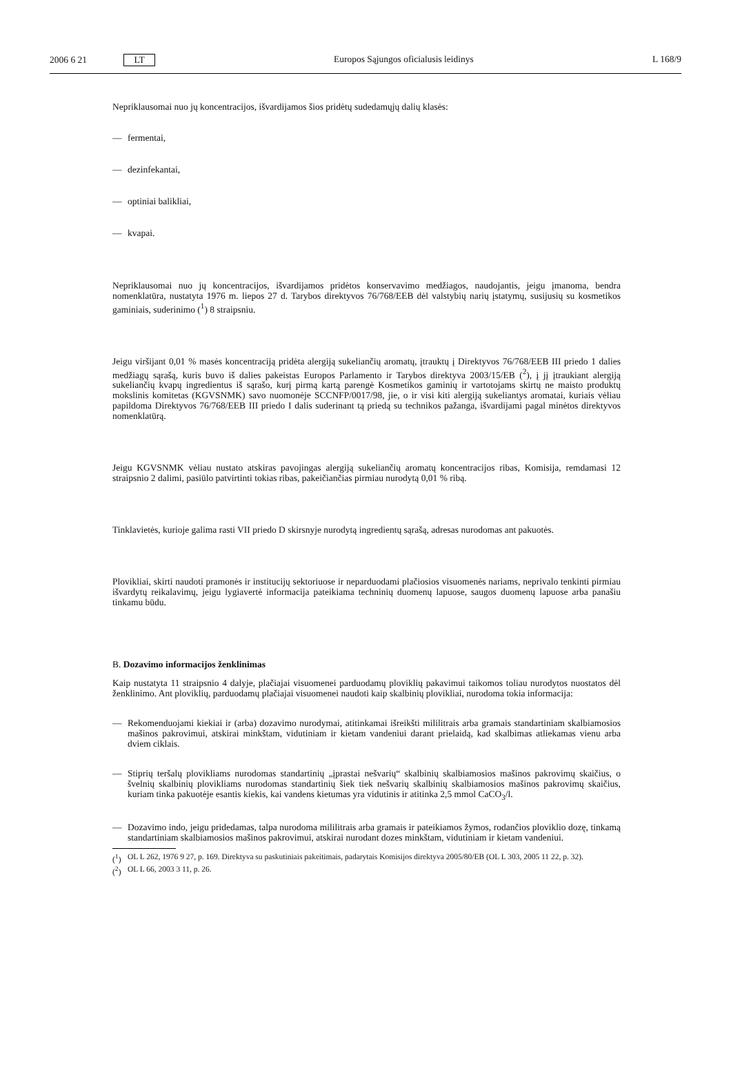2006 6 21 LT Europos Sąjungos oficialusis leidinys
L 168/9
Nepriklausomai nuo jų koncentracijos, išvardijamos šios pridėtų sudedamųjų dalių klasės:
— fermentai,
— dezinfekantai,
— optiniai balikliai,
— kvapai.
Nepriklausomai nuo jų koncentracijos, išvardijamos pridėtos konservavimo medžiagos, naudojantis, jeigu įmanoma, bendra nomenklatūra, nustatyta 1976 m. liepos 27 d. Tarybos direktyvos 76/768/EEB dėl valstybių narių įstatymų, susijusių su kosmetikos gaminiais, suderinimo (<sup>1</sup>) 8 straipsniu.
Jeigu viršijant 0,01 % masės koncentraciją pridėta alergiją sukeliančių aromatų, įtrauktų į Direktyvos 76/768/EEB III priedo 1 dalies medžiagų sąrašą, kuris buvo iš dalies pakeistas Europos Parlamento ir Tarybos direktyva 2003/15/EB (<sup>2</sup>), į jį įtraukiant alergiją sukeliančių kvapų ingredientus iš sąrašo, kurį pirmą kartą parengė Kosmetikos gaminių ir vartotojams skirtų ne maisto produktų mokslinis komitetas (KGVSNMK) savo nuomonėje SCCNFP/0017/98, jie, o ir visi kiti alergiją sukeliantys aromatai, kuriais vėliau papildoma Direktyvos 76/768/EEB III priedo I dalis suderinant tą priedą su technikos pažanga, išvardijami pagal minėtos direktyvos nomenklatūrą.
Jeigu KGVSNMK vėliau nustato atskiras pavojingas alergiją sukeliančių aromatų koncentracijos ribas, Komisija, remdamasi 12 straipsnio 2 dalimi, pasiūlo patvirtinti tokias ribas, pakeičiančias pirmiau nurodytą 0,01 % ribą.
Tinklavietės, kurioje galima rasti VII priedo D skirsnyje nurodytą ingredientų sąrašą, adresas nurodomas ant pakuotės.
Plovikliai, skirti naudoti pramonės ir institucijų sektoriuose ir neparduodami plačiosios visuomenės nariams, neprivalo tenkinti pirmiau išvardytų reikalavimų, jeigu lygiavertė informacija pateikiama techninių duomenų lapuose, saugos duomenų lapuose arba panašiu tinkamu būdu.
B. Dozavimo informacijos ženklinimas
Kaip nustatyta 11 straipsnio 4 dalyje, plačiajai visuomenei parduodamų ploviklių pakavimui taikomos toliau nurodytos nuostatos dėl ženklinimo. Ant ploviklių, parduodamų plačiajai visuomenei naudoti kaip skalbinių plovikliai, nurodoma tokia informacija:
—
Rekomenduojami kiekiai ir (arba) dozavimo nurodymai, atitinkamai išreikšti mililitrais arba gramais standartiniam skalbiamosios mašinos pakrovimui, atskirai minkštam, vidutiniam ir kietam vandeniui darant prielaidą, kad skalbimas atliekamas vienu arba dviem ciklais.
—
Stiprių teršalų plovikliams nurodomas standartinių „įprastai nešvarių“ skalbinių skalbiamosios mašinos pakrovimų skaičius, o švelnių skalbinių plovikliams nurodomas standartinių šiek tiek nešvarių skalbinių skalbiamosios mašinos pakrovimų skaičius, kuriam tinka pakuotėje esantis kiekis, kai vandens kietumas yra vidutinis ir atitinka 2,5 mmol CaCO<sub>3</sub>/l.
—
Dozavimo indo, jeigu pridedamas, talpa nurodoma mililitrais arba gramais ir pateikiamos žymos, rodančios ploviklio dozę, tinkamą standartiniam skalbiamosios mašinos pakrovimui, atskirai nurodant dozes minkštam, vidutiniam ir kietam vandeniui.
(<sup>1</sup>)
OL L 262, 1976 9 27, p. 169. Direktyva su paskutiniais pakeitimais, padarytais Komisijos direktyva 2005/80/EB (OL L 303, 2005 11 22, p. 32).
(<sup>2</sup>)
OL L 66, 2003 3 11, p. 26.